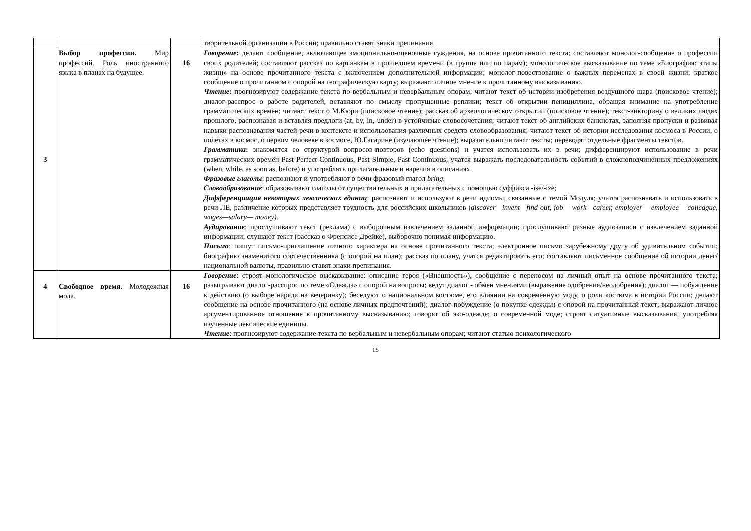| | | | творительной организации в России; правильно ставят знаки препинания. |
| 3 | Выбор профессии. Мир профессий. Роль иностранного языка в планах на будущее. | 16 | Говорение : делают сообщение, включающее эмоционально-оценочные суждения, на основе прочитанного текста; составляют монолог-сообщение о профессии своих родителей; составляют рассказ по картинкам в прошедшем времени (в группе или по парам); монологическое высказывание по теме «Биография: этапы жизни» на основе прочитанного текста с включением дополнительной информации; монолог-повествование о важных переменах в своей жизни; краткое сообщение о прочитанном с опорой на географическую карту; выражают личное мнение к прочитанному высказыванию. Чтение : прогнозируют содержание текста по вербальным и невербальным опорам; читают текст об истории изобретения воздушного шара (поисковое чтение); диалог-расспрос о работе родителей, вставляют по смыслу пропущенные реплики; текст об открытии пенициллина, обращая внимание на употребление грамматических времён; читают текст о М.Кюри (поисковое чтение); рассказ об археологическом открытии (поисковое чтение); текст-викторину о великих людях прошлого, распознавая и вставляя предлоги (at, by, in, under) в устойчивые словосочетания; читают текст об английских банкнотах, заполняя пропуски и развивая навыки распознавания частей речи в контексте и использования различных средств словообразования; читают текст об истории исследования космоса в России, о полётах в космос, о первом человеке в космосе, Ю.Гагарине (изучающее чтение); выразительно читают тексты; переводят отдельные фрагменты текстов. Грамматика : знакомятся со структурой вопросов-повторов (echo questions) и учатся использовать их в речи; дифференцируют использование в речи грамматических времён Past Perfect Continuous, Past Simple, Past Continuous; учатся выражать последовательность событий в сложноподчиненных предложениях (when, while, as soon as, before) и употреблять прилагательные и наречия в описаниях. Фразовые глаголы : распознают и употребляют в речи фразовый глагол bring . Словообразование : образовывают глаголы от существительных и прилагательных с помощью суффикса -ise/-ize; Дифференциация некоторых лексических единиц : распознают и используют в речи идиомы, связанные с темой Модуля; учатся распознавать и использовать в речи ЛЕ, различение которых представляет трудность для российских школьников ( discover—invent—find out, job— work—career, employer— employee— colleague, wages—salary— money). Аудирование : прослушивают текст (реклама) с выборочным извлечением заданной информации; прослушивают разные аудиозаписи с извлечением заданной информации; слушают текст (рассказ о Френсисе Дрейке), выборочно понимая информацию. Письмо : пишут письмо-приглашение личного характера на основе прочитанного текста; электронное письмо зарубежному другу об удивительном событии; биографию знаменитого соотечественника (с опорой на план); рассказ по плану, учатся редактировать его; составляют письменное сообщение об истории денег/национальной валюты, правильно ставят знаки препинания. |
| 4 | Свободное время. Молодежная мода. | 16 | Говорение : строят монологическое высказывание: описание героя («Внешность»), сообщение с переносом на личный опыт на основе прочитанного текста; разыгрывают диалог-расспрос по теме «Одежда» с опорой на вопросы; ведут диалог - обмен мнениями (выражение одобрения/неодобрения); диалог — побуждение к действию (о выборе наряда на вечеринку); беседуют о национальном костюме, его влиянии на современную моду, о роли костюма в истории России; делают сообщение на основе прочитанного (на основе личных предпочтений); диалог-побуждение (о покупке одежды) с опорой на прочитанный текст; выражают личное аргументированное отношение к прочитанному высказыванию; говорят об эко-одежде; о современной моде; строят ситуативные высказывания, употребляя изученные лексические единицы. Чтение : прогнозируют содержание текста по вербальным и невербальным опорам; читают статью психологического |
15